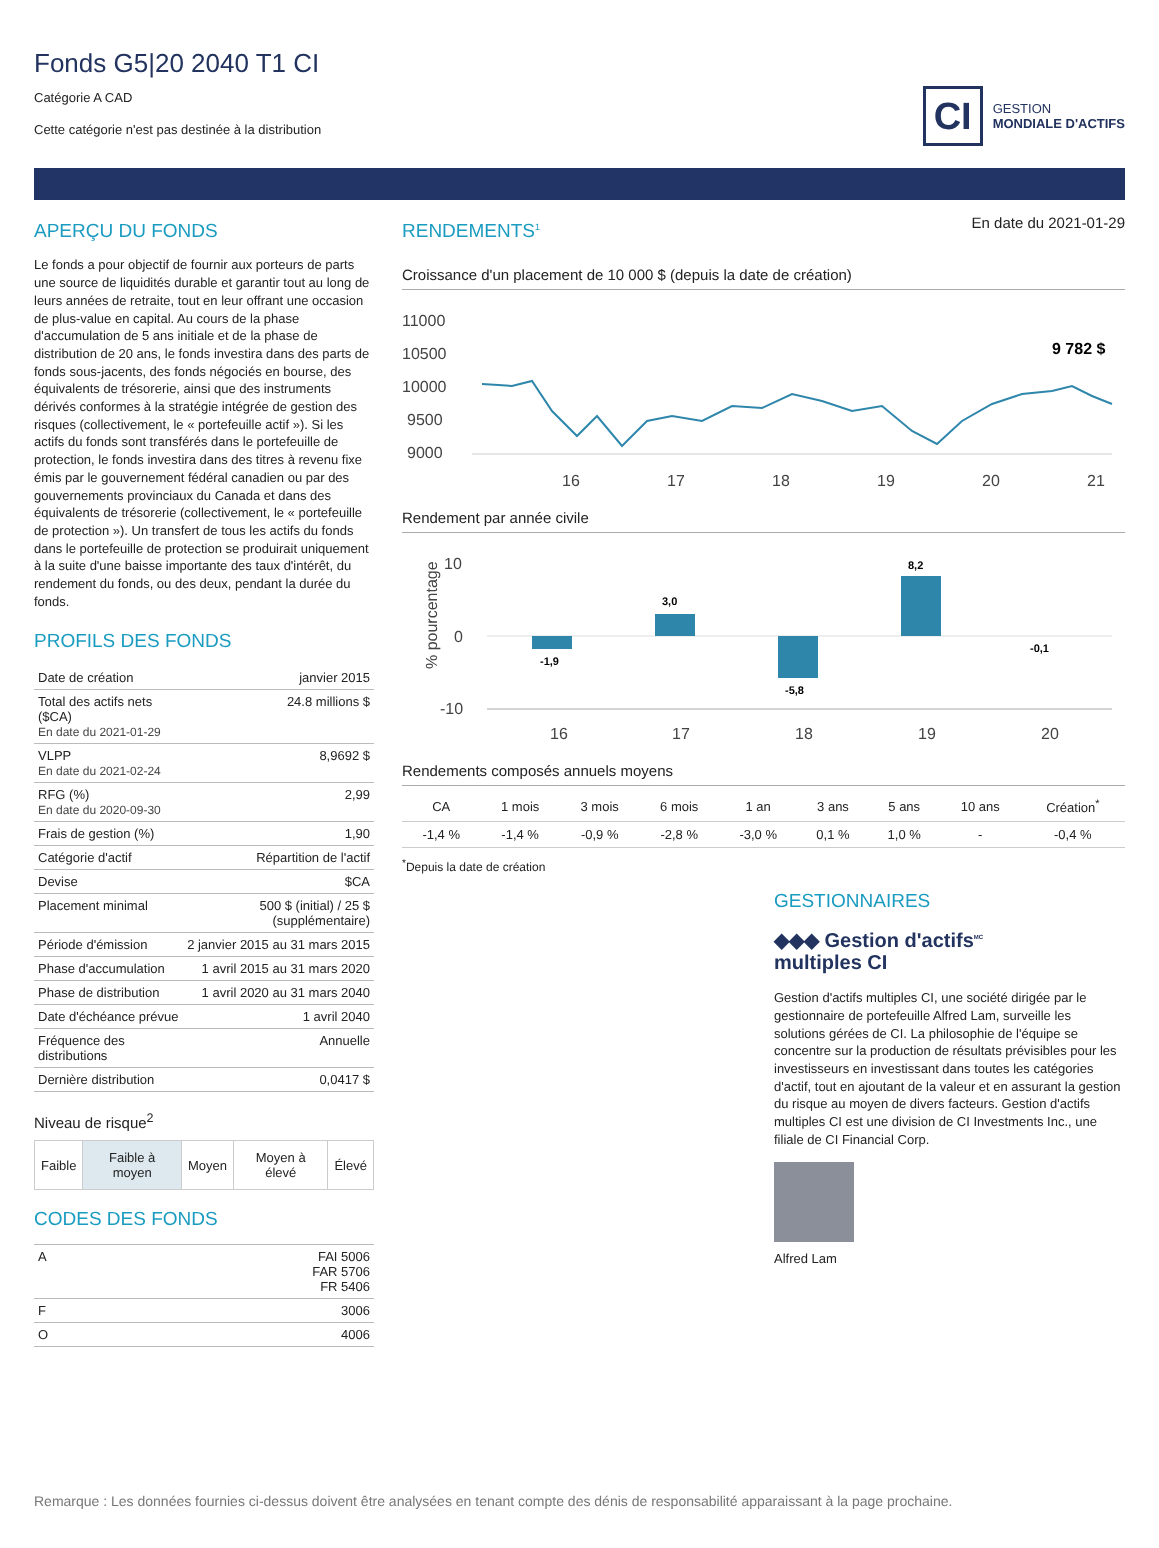CI
GESTION
MONDIALE D'ACTIFS
Fonds G5|20 2040 T1 CI
Catégorie A CAD
Cette catégorie n'est pas destinée à la distribution
APERÇU DU FONDS
Le fonds a pour objectif de fournir aux porteurs de parts une source de liquidités durable et garantir tout au long de leurs années de retraite, tout en leur offrant une occasion de plus-value en capital. Au cours de la phase d'accumulation de 5 ans initiale et de la phase de distribution de 20 ans, le fonds investira dans des parts de fonds sous-jacents, des fonds négociés en bourse, des équivalents de trésorerie, ainsi que des instruments dérivés conformes à la stratégie intégrée de gestion des risques (collectivement, le « portefeuille actif »). Si les actifs du fonds sont transférés dans le portefeuille de protection, le fonds investira dans des titres à revenu fixe émis par le gouvernement fédéral canadien ou par des gouvernements provinciaux du Canada et dans des équivalents de trésorerie (collectivement, le « portefeuille de protection »). Un transfert de tous les actifs du fonds dans le portefeuille de protection se produirait uniquement à la suite d'une baisse importante des taux d'intérêt, du rendement du fonds, ou des deux, pendant la durée du fonds.
PROFILS DES FONDS
| Date de création | janvier 2015 |
| Total des actifs nets ($CA) En date du 2021-01-29 | 24.8 millions $ |
| VLPP En date du 2021-02-24 | 8,9692 $ |
| RFG (%) En date du 2020-09-30 | 2,99 |
| Frais de gestion (%) | 1,90 |
| Catégorie d'actif | Répartition de l'actif |
| Devise | $CA |
| Placement minimal | 500 $ (initial) / 25 $ (supplémentaire) |
| Période d'émission | 2 janvier 2015 au 31 mars 2015 |
| Phase d'accumulation | 1 avril 2015 au 31 mars 2020 |
| Phase de distribution | 1 avril 2020 au 31 mars 2040 |
| Date d'échéance prévue | 1 avril 2040 |
| Fréquence des distributions | Annuelle |
| Dernière distribution | 0,0417 $ |
Niveau de risque<sup>2</sup>
| Faible | Faible à moyen | Moyen | Moyen à élevé | Élevé |
CODES DES FONDS
| A | FAI 5006 FAR 5706 FR 5406 |
| F | 3006 |
| O | 4006 |
RENDEMENTS<sup>1</sup>
En date du 2021-01-29
Croissance d'un placement de 10 000 $ (depuis la date de création)
11000
10500
10000
9500
9000
16
17
18
19
20
21
9 782 $
Rendement par année civile
10
0
-10
16
17
18
19
20
% pourcentage
-1,9
3,0
-5,8
8,2
-0,1
Rendements composés annuels moyens
| CA | 1 mois | 3 mois | 6 mois | 1 an | 3 ans | 5 ans | 10 ans | Création<sup>*</sup> |
| --- | --- | --- | --- | --- | --- | --- | --- | --- |
| -1,4 % | -1,4 % | -0,9 % | -2,8 % | -3,0 % | 0,1 % | 1,0 % | - | -0,4 % |
<sup>*</sup> Depuis la date de création
GESTIONNAIRES
◆◆◆ Gestion d'actifs<sup>MC</sup>
multiples CI
Gestion d'actifs multiples CI, une société dirigée par le gestionnaire de portefeuille Alfred Lam, surveille les solutions gérées de CI. La philosophie de l'équipe se concentre sur la production de résultats prévisibles pour les investisseurs en investissant dans toutes les catégories d'actif, tout en ajoutant de la valeur et en assurant la gestion du risque au moyen de divers facteurs. Gestion d'actifs multiples CI est une division de CI Investments Inc., une filiale de CI Financial Corp.
Alfred Lam
Remarque : Les données fournies ci-dessus doivent être analysées en tenant compte des dénis de responsabilité apparaissant à la page prochaine.